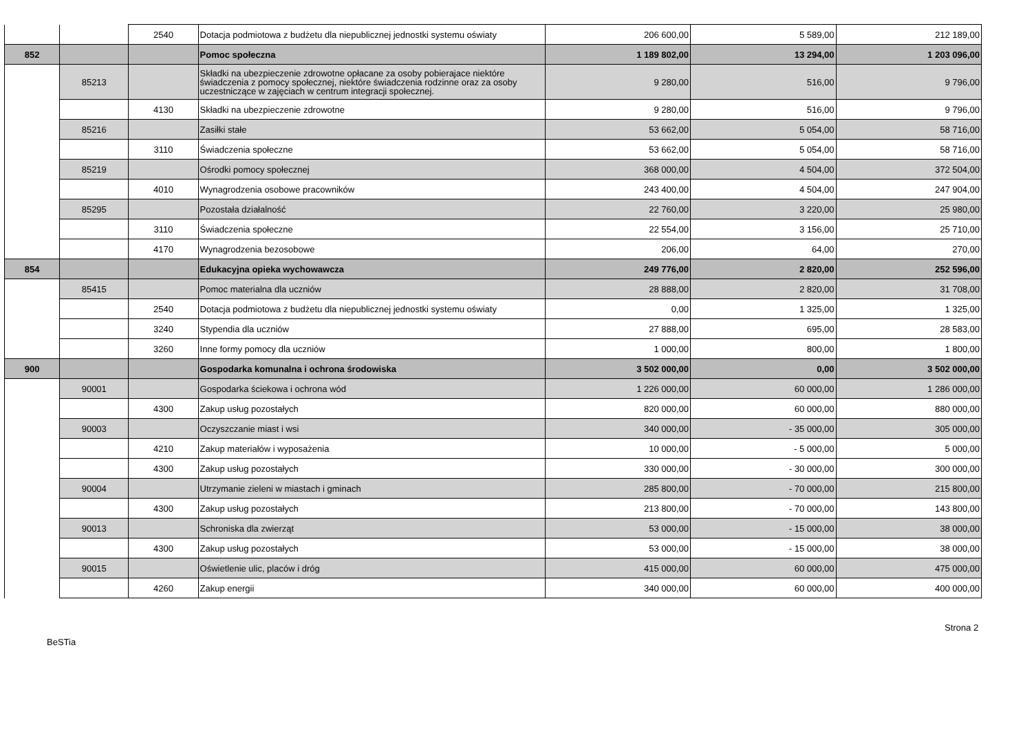| | | 2540 | Dotacja podmiotowa z budżetu dla niepublicznej jednostki systemu oświaty | 206 600,00 | 5 589,00 | 212 189,00 |
| 852 | | | Pomoc społeczna | 1 189 802,00 | 13 294,00 | 1 203 096,00 |
| | 85213 | | Składki na ubezpieczenie zdrowotne opłacane za osoby pobierajace niektóre świadczenia z pomocy społecznej, niektóre świadczenia rodzinne oraz za osoby uczestniczące w zajęciach w centrum integracji społecznej. | 9 280,00 | 516,00 | 9 796,00 |
| | | 4130 | Składki na ubezpieczenie zdrowotne | 9 280,00 | 516,00 | 9 796,00 |
| | 85216 | | Zasiłki stałe | 53 662,00 | 5 054,00 | 58 716,00 |
| | | 3110 | Świadczenia społeczne | 53 662,00 | 5 054,00 | 58 716,00 |
| | 85219 | | Ośrodki pomocy społecznej | 368 000,00 | 4 504,00 | 372 504,00 |
| | | 4010 | Wynagrodzenia osobowe pracowników | 243 400,00 | 4 504,00 | 247 904,00 |
| | 85295 | | Pozostała działalność | 22 760,00 | 3 220,00 | 25 980,00 |
| | | 3110 | Świadczenia społeczne | 22 554,00 | 3 156,00 | 25 710,00 |
| | | 4170 | Wynagrodzenia bezosobowe | 206,00 | 64,00 | 270,00 |
| 854 | | | Edukacyjna opieka wychowawcza | 249 776,00 | 2 820,00 | 252 596,00 |
| | 85415 | | Pomoc materialna dla uczniów | 28 888,00 | 2 820,00 | 31 708,00 |
| | | 2540 | Dotacja podmiotowa z budżetu dla niepublicznej jednostki systemu oświaty | 0,00 | 1 325,00 | 1 325,00 |
| | | 3240 | Stypendia dla uczniów | 27 888,00 | 695,00 | 28 583,00 |
| | | 3260 | Inne formy pomocy dla uczniów | 1 000,00 | 800,00 | 1 800,00 |
| 900 | | | Gospodarka komunalna i ochrona środowiska | 3 502 000,00 | 0,00 | 3 502 000,00 |
| | 90001 | | Gospodarka ściekowa i ochrona wód | 1 226 000,00 | 60 000,00 | 1 286 000,00 |
| | | 4300 | Zakup usług pozostałych | 820 000,00 | 60 000,00 | 880 000,00 |
| | 90003 | | Oczyszczanie miast i wsi | 340 000,00 | - 35 000,00 | 305 000,00 |
| | | 4210 | Zakup materiałów i wyposażenia | 10 000,00 | - 5 000,00 | 5 000,00 |
| | | 4300 | Zakup usług pozostałych | 330 000,00 | - 30 000,00 | 300 000,00 |
| | 90004 | | Utrzymanie zieleni w miastach i gminach | 285 800,00 | - 70 000,00 | 215 800,00 |
| | | 4300 | Zakup usług pozostałych | 213 800,00 | - 70 000,00 | 143 800,00 |
| | 90013 | | Schroniska dla zwierząt | 53 000,00 | - 15 000,00 | 38 000,00 |
| | | 4300 | Zakup usług pozostałych | 53 000,00 | - 15 000,00 | 38 000,00 |
| | 90015 | | Oświetlenie ulic, placów i dróg | 415 000,00 | 60 000,00 | 475 000,00 |
| | | 4260 | Zakup energii | 340 000,00 | 60 000,00 | 400 000,00 |
Strona 2
BeSTia